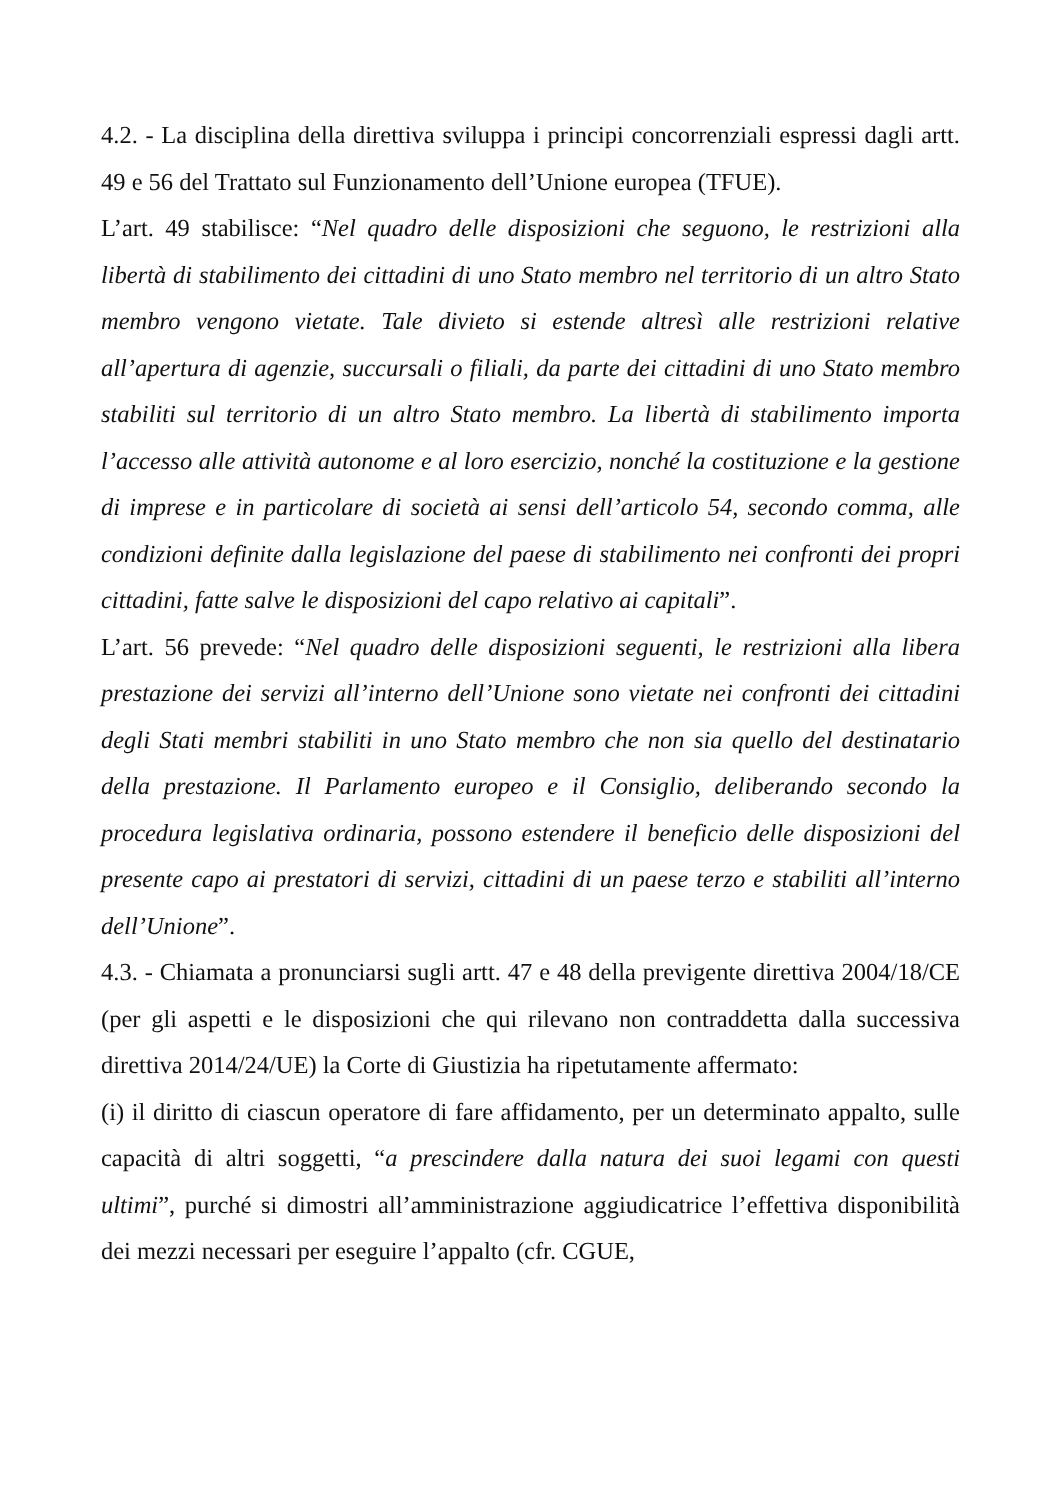4.2. - La disciplina della direttiva sviluppa i principi concorrenziali espressi dagli artt. 49 e 56 del Trattato sul Funzionamento dell’Unione europea (TFUE).
L’art. 49 stabilisce: “Nel quadro delle disposizioni che seguono, le restrizioni alla libertà di stabilimento dei cittadini di uno Stato membro nel territorio di un altro Stato membro vengono vietate. Tale divieto si estende altresì alle restrizioni relative all’apertura di agenzie, succursali o filiali, da parte dei cittadini di uno Stato membro stabiliti sul territorio di un altro Stato membro. La libertà di stabilimento importa l’accesso alle attività autonome e al loro esercizio, nonché la costituzione e la gestione di imprese e in particolare di società ai sensi dell’articolo 54, secondo comma, alle condizioni definite dalla legislazione del paese di stabilimento nei confronti dei propri cittadini, fatte salve le disposizioni del capo relativo ai capitali”.
L’art. 56 prevede: “Nel quadro delle disposizioni seguenti, le restrizioni alla libera prestazione dei servizi all’interno dell’Unione sono vietate nei confronti dei cittadini degli Stati membri stabiliti in uno Stato membro che non sia quello del destinatario della prestazione. Il Parlamento europeo e il Consiglio, deliberando secondo la procedura legislativa ordinaria, possono estendere il beneficio delle disposizioni del presente capo ai prestatori di servizi, cittadini di un paese terzo e stabiliti all’interno dell’Unione”.
4.3. - Chiamata a pronunciarsi sugli artt. 47 e 48 della previgente direttiva 2004/18/CE (per gli aspetti e le disposizioni che qui rilevano non contraddetta dalla successiva direttiva 2014/24/UE) la Corte di Giustizia ha ripetutamente affermato:
(i) il diritto di ciascun operatore di fare affidamento, per un determinato appalto, sulle capacità di altri soggetti, “a prescindere dalla natura dei suoi legami con questi ultimi”, purché si dimostri all’amministrazione aggiudicatrice l’effettiva disponibilità dei mezzi necessari per eseguire l’appalto (cfr. CGUE,